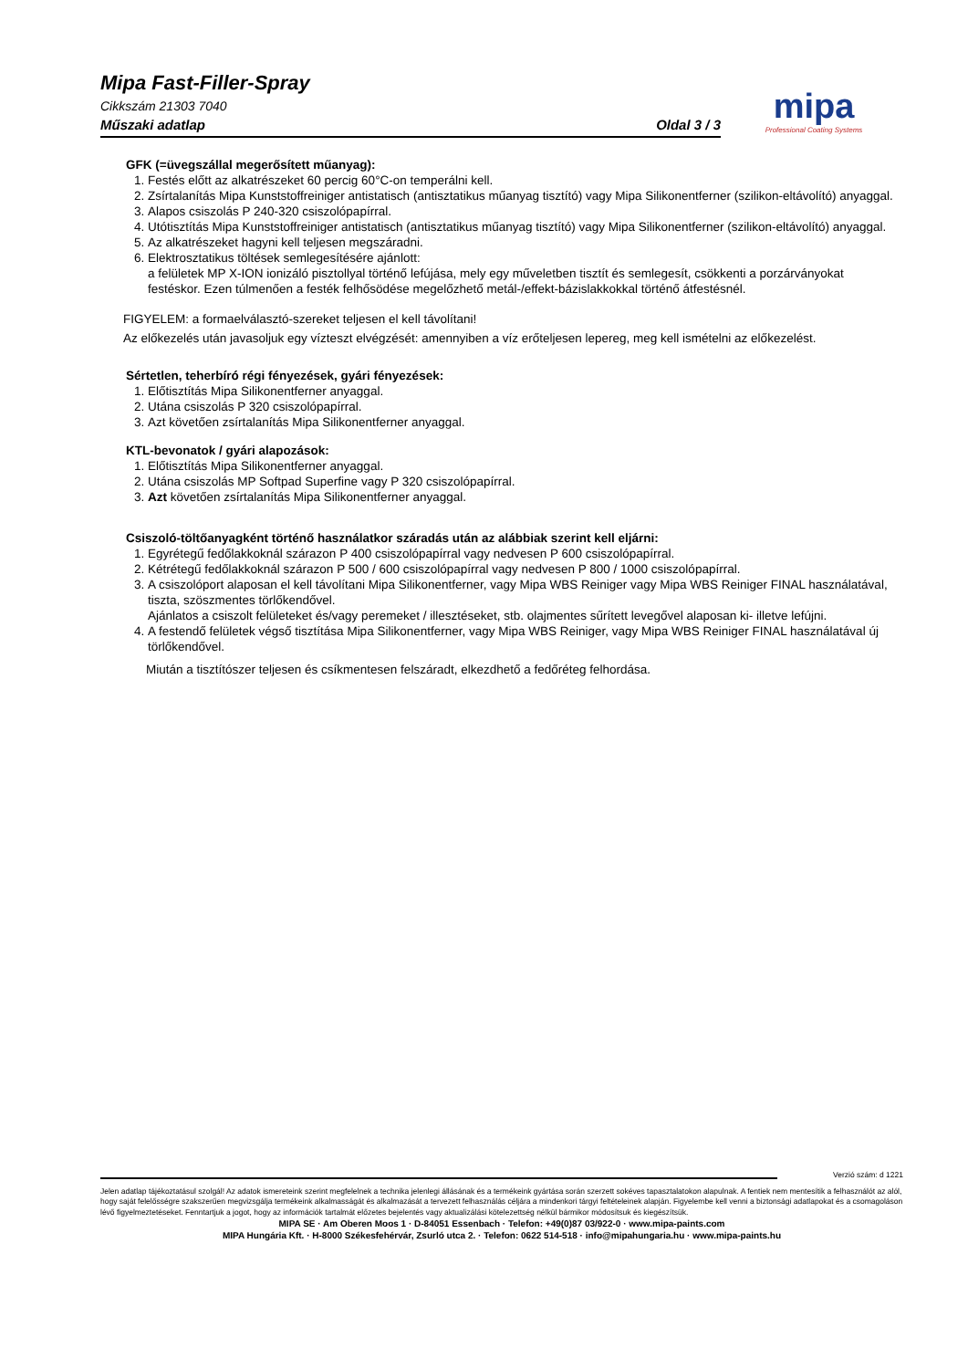Mipa Fast-Filler-Spray
Cikkszám 21303 7040
Műszaki adatlap Oldal 3 / 3
mipa
Professional Coating Systems
GFK (=üvegszállal megerősített műanyag):
1. Festés előtt az alkatrészeket 60 percig 60°C-on temperálni kell.
2. Zsírtalanítás Mipa Kunststoffreiniger antistatisch (antisztatikus műanyag tisztító) vagy Mipa Silikonentferner (szilikon-eltávolító) anyaggal.
3. Alapos csiszolás P 240-320 csiszolópapírral.
4. Utótisztítás Mipa Kunststoffreiniger antistatisch (antisztatikus műanyag tisztító) vagy Mipa Silikonentferner (szilikon-eltávolító) anyaggal.
5. Az alkatrészeket hagyni kell teljesen megszáradni.
6. Elektrosztatikus töltések semlegesítésére ajánlott:
a felületek MP X-ION ionizáló pisztollyal történő lefújása, mely egy műveletben tisztít és semlegesít, csökkenti a porzárványokat festéskor. Ezen túlmenően a festék felhősödése megelőzhető metál-/effekt-bázislakkokkal történő átfestésnél.
FIGYELEM: a formaelválasztó-szereket teljesen el kell távolítani!
Az előkezelés után javasoljuk egy vízteszt elvégzését: amennyiben a víz erőteljesen lepereg, meg kell ismételni az előkezelést.
Sértetlen, teherbíró régi fényezések, gyári fényezések:
1. Előtisztítás Mipa Silikonentferner anyaggal.
2. Utána csiszolás P 320 csiszolópapírral.
3. Azt követően zsírtalanítás Mipa Silikonentferner anyaggal.
KTL-bevonatok / gyári alapozások:
1. Előtisztítás Mipa Silikonentferner anyaggal.
2. Utána csiszolás MP Softpad Superfine vagy P 320 csiszolópapírral.
3. Azt követően zsírtalanítás Mipa Silikonentferner anyaggal.
Csiszoló-töltőanyagként történő használatkor száradás után az alábbiak szerint kell eljárni:
1. Egyrétegű fedőlakkoknál szárazon P 400 csiszolópapírral vagy nedvesen P 600 csiszolópapírral.
2. Kétrétegű fedőlakkoknál szárazon P 500 / 600 csiszolópapírral vagy nedvesen P 800 / 1000 csiszolópapírral.
3. A csiszolóport alaposan el kell távolítani Mipa Silikonentferner, vagy Mipa WBS Reiniger vagy Mipa WBS Reiniger FINAL használatával, tiszta, szöszmentes törlőkendővel.
Ajánlatos a csiszolt felületeket és/vagy peremeket / illesztéseket, stb. olajmentes sűrített levegővel alaposan ki- illetve lefújni.
4. A festendő felületek végső tisztítása Mipa Silikonentferner, vagy Mipa WBS Reiniger, vagy Mipa WBS Reiniger FINAL használatával új törlőkendővel.
Miután a tisztítószer teljesen és csíkmentesen felszáradt, elkezdhető a fedőréteg felhordása.
Verzió szám: d 1221
Jelen adatlap tájékoztatásul szolgál! Az adatok ismereteink szerint megfelelnek a technika jelenlegi állásának és a termékeink gyártása során szerzett sokéves tapasztalatokon alapulnak. A fentiek nem mentesítik a felhasználót az alól, hogy saját felelősségre szakszerűen megvizsgálja termékeink alkalmasságát és alkalmazását a tervezett felhasználás céljára a mindenkori tárgyi feltételeinek alapján. Figyelembe kell venni a biztonsági adatlapokat és a csomagoláson lévő figyelmeztetéseket. Fenntartjuk a jogot, hogy az információk tartalmát előzetes bejelentés vagy aktualizálási kötelezettség nélkül bármikor módosítsuk és kiegészítsük.
MIPA SE · Am Oberen Moos 1 · D-84051 Essenbach · Telefon: +49(0)87 03/922-0 · www.mipa-paints.com
MIPA Hungária Kft. · H-8000 Székesfehérvár, Zsurló utca 2. · Telefon: 0622 514-518 · info@mipahungaria.hu · www.mipa-paints.hu